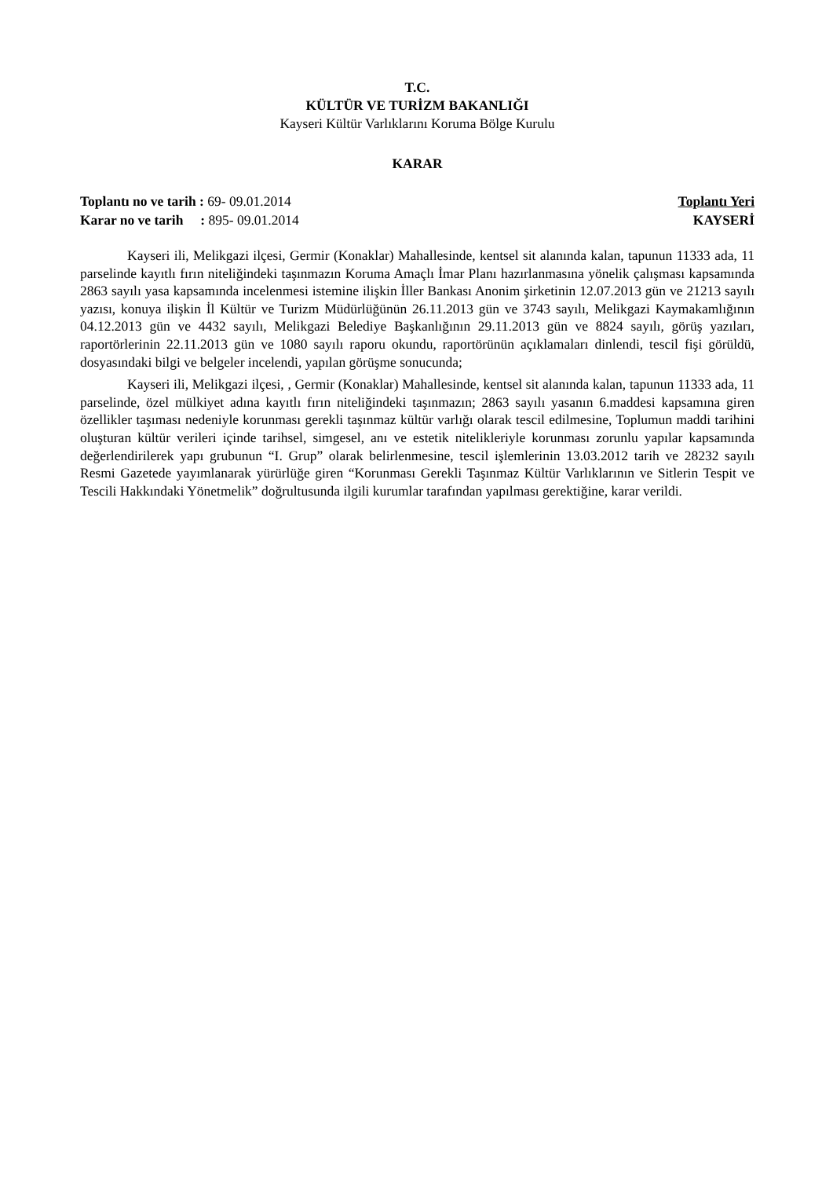T.C.
KÜLTÜR VE TURİZM BAKANLIĞI
Kayseri Kültür Varlıklarını Koruma Bölge Kurulu
KARAR
Toplantı no ve tarih : 69- 09.01.2014
Karar no ve tarih : 895- 09.01.2014
Toplantı Yeri
KAYSERİ
Kayseri ili, Melikgazi ilçesi, Germir (Konaklar) Mahallesinde, kentsel sit alanında kalan, tapunun 11333 ada, 11 parselinde kayıtlı fırın niteliğindeki taşınmazın Koruma Amaçlı İmar Planı hazırlanmasına yönelik çalışması kapsamında 2863 sayılı yasa kapsamında incelenmesi istemine ilişkin İller Bankası Anonim şirketinin 12.07.2013 gün ve 21213 sayılı yazısı, konuya ilişkin İl Kültür ve Turizm Müdürlüğünün 26.11.2013 gün ve 3743 sayılı, Melikgazi Kaymakamlığının 04.12.2013 gün ve 4432 sayılı, Melikgazi Belediye Başkanlığının 29.11.2013 gün ve 8824 sayılı, görüş yazıları, raportörlerinin 22.11.2013 gün ve 1080 sayılı raporu okundu, raportörünün açıklamaları dinlendi, tescil fişi görüldü, dosyasındaki bilgi ve belgeler incelendi, yapılan görüşme sonucunda;
Kayseri ili, Melikgazi ilçesi, , Germir (Konaklar) Mahallesinde, kentsel sit alanında kalan, tapunun 11333 ada, 11 parselinde, özel mülkiyet adına kayıtlı fırın niteliğindeki taşınmazın; 2863 sayılı yasanın 6.maddesi kapsamına giren özellikler taşıması nedeniyle korunması gerekli taşınmaz kültür varlığı olarak tescil edilmesine, Toplumun maddi tarihini oluşturan kültür verileri içinde tarihsel, simgesel, anı ve estetik nitelikleriyle korunması zorunlu yapılar kapsamında değerlendirilerek yapı grubunun “I. Grup” olarak belirlenmesine, tescil işlemlerinin 13.03.2012 tarih ve 28232 sayılı Resmi Gazetede yayımlanarak yürürlüğe giren “Korunması Gerekli Taşınmaz Kültür Varlıklarının ve Sitlerin Tespit ve Tescili Hakkındaki Yönetmelik” doğrultusunda ilgili kurumlar tarafından yapılması gerektiğine, karar verildi.